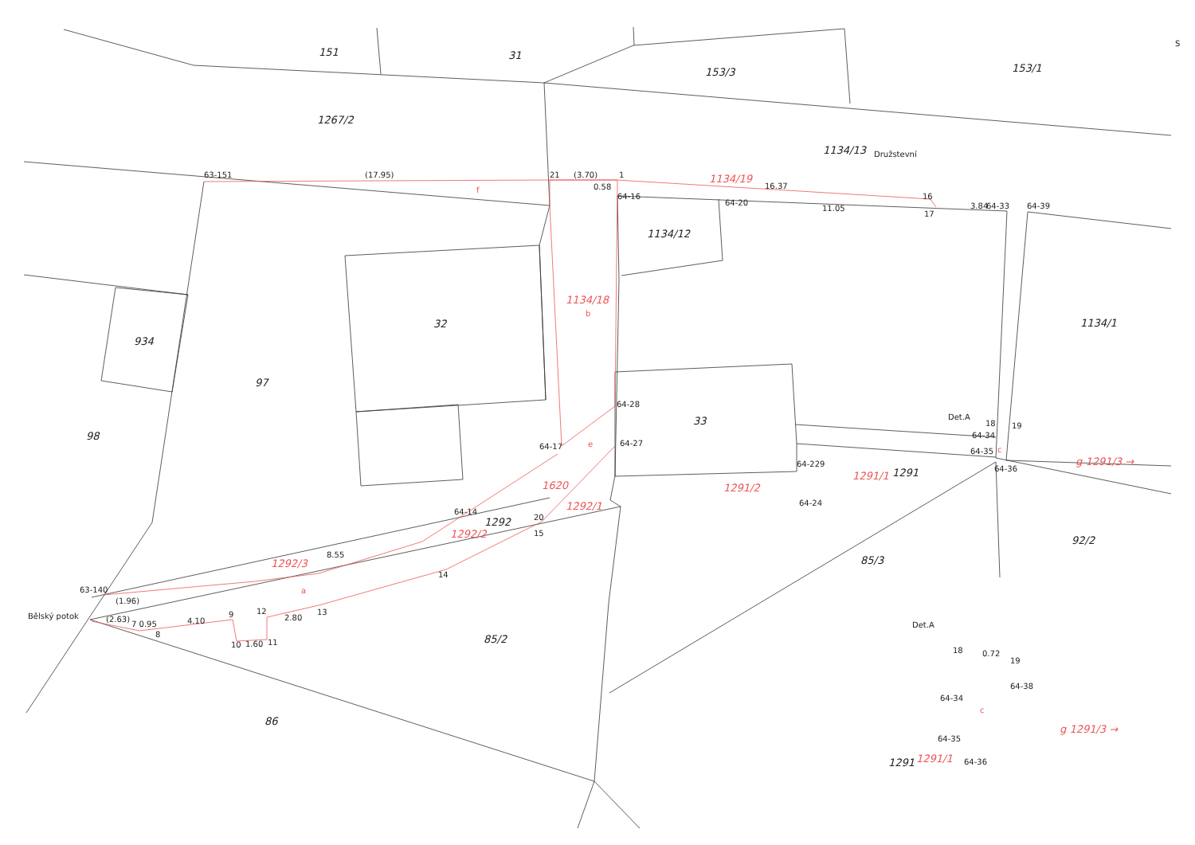151
31
153/3
153/1
S
1267/2
1134/13
Družstevní
63-151
(17.95)
21
(3.70)
1
0.58
64-16
1134/19
16.37
f
64-20
11.05
16
17
3.84
64-33
64-39
1134/12
1134/18
b
1134/1
934
32
97
98
64-28
33
Det.A
18
19
64-34
64-35
c
64-17
64-27
e
64-229
64-36
g 1291/3 →
1291/1
1291
1291/2
64-24
1620
64-14
1292
1292/2
1292/1
20
15
92/2
85/3
1292/3
8.55
63-140
(1.96)
a
14
Bělský potok
(2.63)
7 0.95
8
4.10
9
12
2.80
13
10
1.60
11
85/2
86
Det.A
18
0.72
19
64-34
64-38
c
g 1291/3 →
64-35
64-36
1291
1291/1